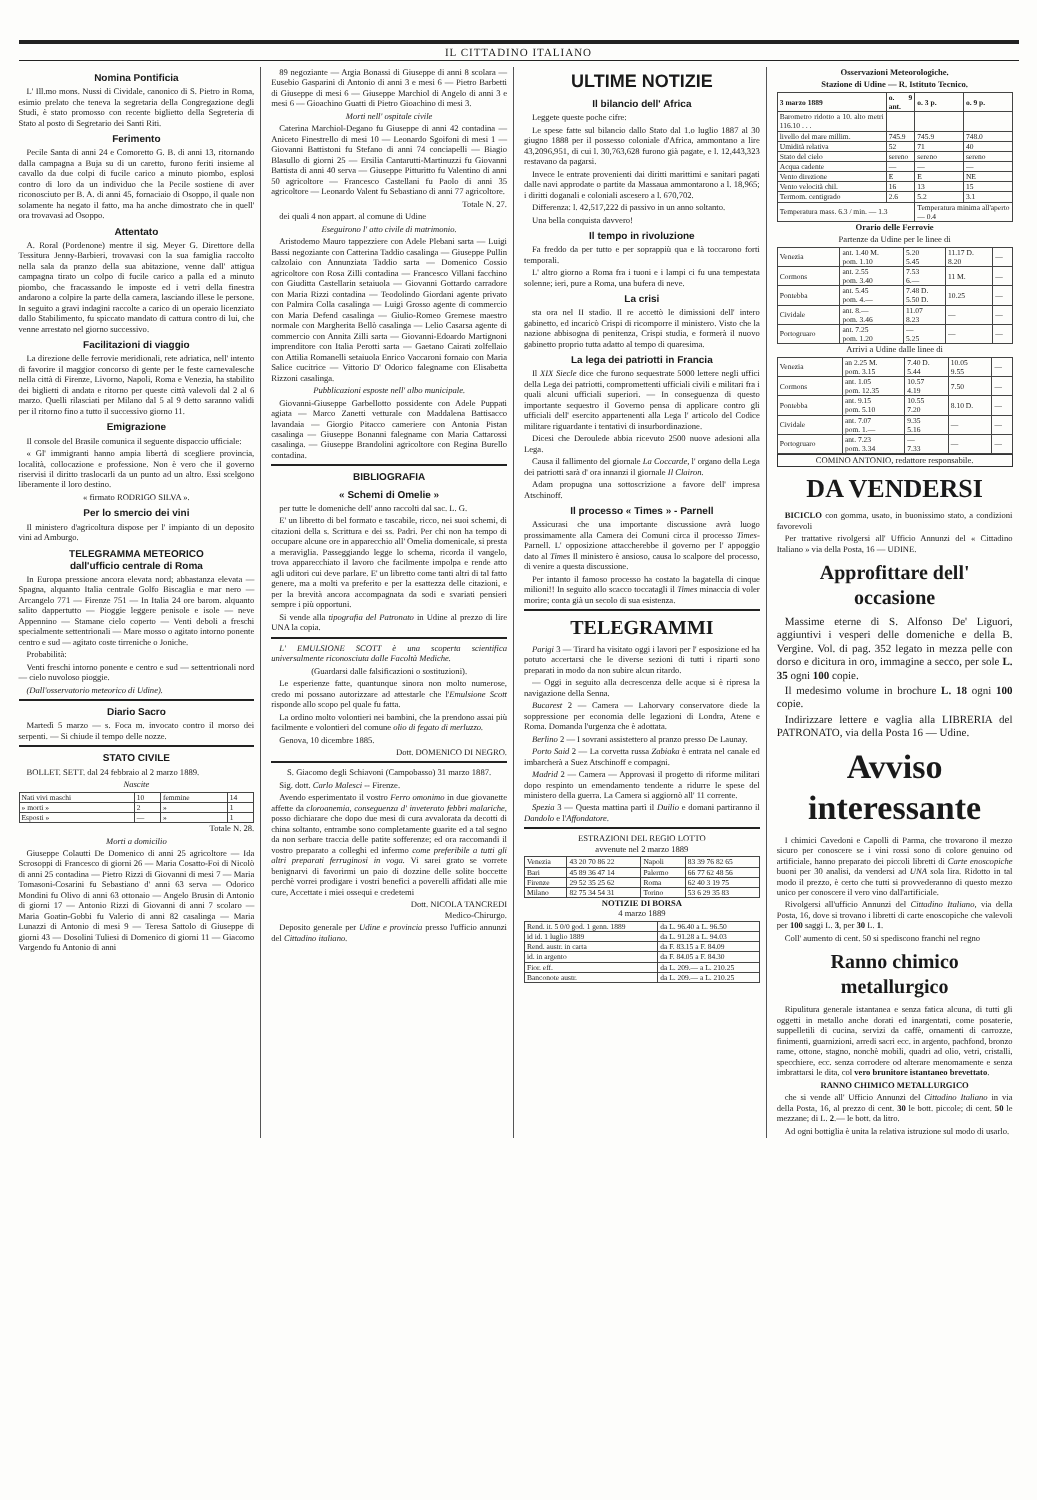IL CITTADINO ITALIANO
Nomina Pontificia
L' Ill.mo mons. Nussi di Cividale, canonico di S. Pietro in Roma, esimio prelato che teneva la segretaria della Congregazione degli Studi, è stato promosso con recente biglietto della Segreteria di Stato al posto di Segretario dei Santi Riti.
Ferimento
Pecile Santa di anni 24 e Comoretto G. B. di anni 13, ritornando dalla campagna a Buja su di un caretto, furono feriti insieme al cavallo da due colpi di fucile carico a minuto piombo, esplosi contro di loro da un individuo che la Pecile sostiene di aver riconosciuto per B. A. di anni 45, fornaciaio di Osoppo, il quale non solamente ha negato il fatto, ma ha anche dimostrato che in quell' ora trovavasi ad Osoppo.
Attentato
A. Roral (Pordenone) mentre il sig. Meyer G. Direttore della Tessitura Jenny-Barbieri, trovavasi con la sua famiglia raccolto nella sala da pranzo della sua abitazione, venne dall' attigua campagna tirato un colpo di fucile carico a palla ed a minuto piombo, che fracassando le imposte ed i vetri della finestra andarono a colpire la parte della camera, lasciando illese le persone. In seguito a gravi indagini raccolte a carico di un operaio licenziato dallo Stabilimento, fu spiccato mandato di cattura contro di lui, che venne arrestato nel giorno successivo.
Facilitazioni di viaggio
La direzione delle ferrovie meridionali, rete adriatica, nell' intento di favorire il maggior concorso di gente per le feste carnevalesche nella città di Firenze, Livorno, Napoli, Roma e Venezia, ha stabilito dei biglietti di andata e ritorno per queste città valevoli dal 2 al 6 marzo. Quelli rilasciati per Milano dal 5 al 9 detto saranno validi per il ritorno fino a tutto il successivo giorno 11.
Emigrazione
Il console del Brasile comunica il seguente dispaccio ufficiale:
« Gl' immigranti hanno ampia libertà di scegliere provincia, località, collocazione e professione. Non è vero che il governo riservisi il diritto traslocarli da un punto ad un altro. Essi scelgono liberamente il loro destino.
« firmato RODRIGO SILVA ».
Per lo smercio dei vini
Il ministero d'agricoltura dispose per l' impianto di un deposito vini ad Amburgo.
TELEGRAMMA METEORICO
dall'ufficio centrale di Roma
In Europa pressione ancora elevata nord; abbastanza elevata — Spagna, alquanto Italia centrale Golfo Biscaglia e mar nero — Arcangelo 771 — Firenze 751 — In Italia 24 ore barom. alquanto salito dappertutto — Pioggie leggere penisole e isole — neve Appennino — Stamane cielo coperto — Venti deboli a freschi specialmente settentrionali — Mare mosso o agitato intorno ponente centro e sud — agitato coste tirreniche o Joniche.
Probabilità:
Venti freschi intorno ponente e centro e sud — settentrionali nord — cielo nuvoloso pioggie.
(Dall'osservatorio meteorico di Udine).
Diario Sacro
Martedì 5 marzo — s. Foca m. invocato contro il morso dei serpenti. — Si chiude il tempo delle nozze.
STATO CIVILE
BOLLET. SETT. dal 24 febbraio al 2 marzo 1889.
Nascite
| Nati vivi maschi | 10 | femmine | 14 |
| » morti » | 2 | » | 1 |
| Esposti » | — | » | 1 |
Totale N. 28.
Morti a domicilio
Giuseppe Colautti De Domenico di anni 25 agricoltore — Ida Scrosoppi di Francesco di giorni 26 — Maria Cosatto-Foi di Nicolò di anni 25 contadina — Pietro Rizzi di Giovanni di mesi 7 — Maria Tomasoni-Cosarini fu Sebastiano d' anni 63 serva — Odorico Mondini fu Olivo di anni 63 ottonaio — Angelo Brusin di Antonio di giorni 17 — Antonio Rizzi di Giovanni di anni 7 scolaro — Maria Goatin-Gobbi fu Valerio di anni 82 casalinga — Maria Lunazzi di Antonio di mesi 9 — Teresa Sattolo di Giuseppe di giorni 43 — Dosolini Tuliesi di Domenico di giorni 11 — Giacomo Vargendo fu Antonio di anni
89 negoziante — Argia Bonassi di Giuseppe di anni 8 scolara — Eusebio Gasparini di Antonio di anni 3 e mesi 6 — Pietro Barbetti di Giuseppe di mesi 6 — Giuseppe Marchiol di Angelo di anni 3 e mesi 6 — Gioachino Guatti di Pietro Gioachino di mesi 3.
Morti nell' ospitale civile
Caterina Marchiol-Degano fu Giuseppe di anni 42 contadina — Aniceto Finestrello di mesi 10 — Leonardo Sgoifoni di mesi 1 — Giovanni Battistoni fu Stefano di anni 74 conciapelli — Biagio Blasullo di giorni 25 — Ersilia Cantarutti-Martinuzzi fu Giovanni Battista di anni 40 serva — Giuseppe Pitturitto fu Valentino di anni 50 agricoltore — Francesco Castellani fu Paolo di anni 35 agricoltore — Leonardo Valent fu Sebastiano di anni 77 agricoltore.
Totale N. 27.
dei quali 4 non appart. al comune di Udine
Eseguirono l' atto civile di matrimonio.
Aristodemo Mauro tappezziere con Adele Plebani sarta — Luigi Bassi negoziante con Catterina Taddio casalinga — Giuseppe Pullin calzolaio con Annunziata Taddio sarta — Domenico Cossio agricoltore con Rosa Zilli contadina — Francesco Villani facchino con Giuditta Castellarin setaiuola — Giovanni Gottardo carradore con Maria Rizzi contadina — Teodolindo Giordani agente privato con Palmira Colla casalinga — Luigi Grosso agente di commercio con Maria Defend casalinga — Giulio-Romeo Gremese maestro normale con Margherita Bellò casalinga — Lelio Casarsa agente di commercio con Annita Zilli sarta — Giovanni-Edoardo Martignoni imprenditore con Italia Perotti sarta — Gaetano Cairati zolfellaio con Attilia Romanelli setaiuola Enrico Vaccaroni fornaio con Maria Salice cucitrice — Vittorio D' Odorico falegname con Elisabetta Rizzoni casalinga.
Pubblicazioni esposte nell' albo municipale.
Giovanni-Giuseppe Garbellotto possidente con Adele Puppati agiata — Marco Zanetti vetturale con Maddalena Battisacco lavandaia — Giorgio Pitacco cameriere con Antonia Pistan casalinga — Giuseppe Bonanni falegname con Maria Cattarossi casalinga. — Giuseppe Brandolini agricoltore con Regina Burello contadina.
BIBLIOGRAFIA
« Schemi di Omelie »
per tutte le domeniche dell' anno raccolti dal sac. L. G.
E' un libretto di bel formato e tascabile, ricco, nei suoi schemi, di citazioni della s. Scrittura e dei ss. Padri. Per chi non ha tempo di occupare alcune ore in apparecchio all' Omelia domenicale, si presta a meraviglia. Passeggiando legge lo schema, ricorda il vangelo, trova apparecchiato il lavoro che facilmente impolpa e rende atto agli uditori cui deve parlare. E' un libretto come tanti altri di tal fatto genere, ma a molti va preferito e per la esattezza delle citazioni, e per la brevità ancora accompagnata da sodi e svariati pensieri sempre i più opportuni.
Si vende alla tipografia del Patronato in Udine al prezzo di lire UNA la copia.
L' EMULSIONE SCOTT è una scoperta scientifica universalmente riconosciuta dalle Facoltà Mediche.
(Guardarsi dalle falsificazioni o sostituzioni).
Le esperienze fatte, quantunque sinora non molto numerose, credo mi possano autorizzare ad attestarle che l'Emulsione Scott risponde allo scopo pel quale fu fatta.
La ordino molto volontieri nei bambini, che la prendono assai più facilmente e volontieri del comune olio di fegato di merluzzo.
Genova, 10 dicembre 1885.
Dott. DOMENICO DI NEGRO.
S. Giacomo degli Schiavoni (Campobasso) 31 marzo 1887.
Sig. dott. Carlo Malesci -- Firenze.
Avendo esperimentato il vostro Ferro omonimo in due giovanette affette da cloroanemia, conseguenza d' inveterato febbri malariche, posso dichiarare che dopo due mesi di cura avvalorata da decotti di china soltanto, entrambe sono completamente guarite ed a tal segno da non serbare traccia delle patite sofferenze; ed ora raccomandi il vostro preparato a colleghi ed infermo come preferibile a tutti gli altri preparati ferruginosi in voga. Vi sarei grato se vorrete benignarvi di favorirmi un paio di dozzine delle solite boccette perchè vorrei prodigare i vostri benefici a poverelli affidati alle mie cure, Accettate i miei ossequi e credetemi
Dott. NICOLA TANCREDI
Medico-Chirurgo.
Deposito generale per Udine e provincia presso l'ufficio annunzi del Cittadino italiano.
ULTIME NOTIZIE
Il bilancio dell' Africa
Leggete queste poche cifre:
Le spese fatte sul bilancio dallo Stato dal 1.o luglio 1887 al 30 giugno 1888 per il possesso coloniale d'Africa, ammontano a lire 43,2096,951, di cui l. 30,763,628 furono già pagate, e l. 12,443,323 restavano da pagarsi.
Invece le entrate provenienti dai diritti marittimi e sanitari pagati dalle navi approdate o partite da Massaua ammontarono a l. 18,965; i diritti doganali e coloniali ascesero a l. 670,702.
Differenza: l. 42,517,222 di passivo in un anno soltanto.
Una bella conquista davvero!
Il tempo in rivoluzione
Fa freddo da per tutto e per soprappiù qua e là toccarono forti temporali.
L' altro giorno a Roma fra i tuoni e i lampi ci fu una tempestata solenne; ieri, pure a Roma, una bufera di neve.
La crisi
sta ora nel II stadio. Il re accettò le dimissioni dell' intero gabinetto, ed incaricò Crispi di ricomporre il ministero. Visto che la nazione abbisogna di penitenza, Crispi studia, e formerà il nuovo gabinetto proprio tutta adatto al tempo di quaresima.
La lega dei patriotti in Francia
Il XIX Siecle dice che furono sequestrate 5000 lettere negli uffici della Lega dei patriotti, compromettenti ufficiali civili e militari fra i quali alcuni ufficiali superiori. — In conseguenza di questo importante sequestro il Governo pensa di applicare contro gli ufficiali dell' esercito appartenenti alla Lega l' articolo del Codice militare riguardante i tentativi di insurbordinazione.
Dicesi che Deroulede abbia ricevuto 2500 nuove adesioni alla Lega.
Causa il fallimento del giornale La Coccarde, l' organo della Lega dei patriotti sarà d' ora innanzi il giornale Il Clairon.
Adam propugna una sottoscrizione a favore dell' impresa Atschinoff.
Il processo « Times » - Parnell
Assicurasi che una importante discussione avrà luogo prossimamente alla Camera dei Comuni circa il processo Times-Parnell. L' opposizione attaccherebbe il governo per l' appoggio dato al Times Il ministero è ansioso, causa lo scalpore del processo, di venire a questa discussione.
Per intanto il famoso processo ha costato la bagatella di cinque milioni!! In seguito allo scacco toccatagli il Times minaccia di voler morire; conta già un secolo di sua esistenza.
TELEGRAMMI
Parigi 3 — Tirard ha visitato oggi i lavori per l' esposizione ed ha potuto accertarsi che le diverse sezioni di tutti i riparti sono preparati in modo da non subire alcun ritardo.
— Oggi in seguito alla decrescenza delle acque si è ripresa la navigazione della Senna.
Bucarest 2 — Camera — Lahorvary conservatore diede la soppressione per economia delle legazioni di Londra, Atene e Roma. Domanda l'urgenza che è adottata.
Berlino 2 — I sovrani assistettero al pranzo presso De Launay.
Porto Said 2 — La corvetta russa Zabiaka è entrata nel canale ed imbarcherà a Suez Atschinoff e compagni.
Madrid 2 — Camera — Approvasi il progetto di riforme militari dopo respinto un emendamento tendente a ridurre le spese del ministero della guerra. La Camera si aggiornò all' 11 corrente.
Spezia 3 — Questa mattina partì il Duilio e domani partiranno il Dandolo e l'Affondatore.
ESTRAZIONI DEL REGIO LOTTO
avvenute nel 2 marzo 1889
| Venezia | 43 20 70 86 22 | Napoli | 83 39 76 82 65 |
| Bari | 45 89 36 47 14 | Palermo | 66 77 62 48 56 |
| Firenze | 29 52 35 25 62 | Roma | 62 40 3 19 75 |
| Milano | 82 75 34 54 31 | Torino | 53 6 29 35 83 |
NOTIZIE DI BORSA
4 marzo 1889
| Rend. it. 5 0/0 god. 1 genn. 1889 | da L. 96.40 a L. 96.50 |
| id id. 1 luglio 1889 | da L. 91.28 a L. 94.03 |
| Rend. austr. in carta | da F. 83.15 a F. 84.09 |
| id. in argento | da F. 84.05 a F. 84.30 |
| Fior. eff. | da L. 209.— a L. 210.25 |
| Banconote austr. | da L. 209.— a L. 210.25 |
Osservazioni Meteorologiche.
Stazione di Udine — R. Istituto Tecnico.
| 3 marzo 1889 | o. 9 ant. | o. 3 p. | o. 9 p. |
| --- | --- | --- | --- |
| Barometro ridotto a 10. alto metri 116.10 . . . | | | |
| livello del mare millim. | 745.9 | 745.9 | 748.0 |
| Umidità relativa | 52 | 71 | 40 |
| Stato del cielo | sereno | sereno | sereno |
| Acqua cadente | — | — | — |
| Vento direzione | E | E | NE |
| Vento velocità chil. | 16 | 13 | 15 |
| Termom. centigrado | 2.6 | 5.2 | 3.1 |
| Temperatura mass. 6.3 / min. — 1.3 | | Temperatura minima all'aperto — 0.4 | |
Orario delle Ferrovie
Partenze da Udine per le linee di
| Venezia | ant. 1.40 M. pom. 1.10 | 5.20 5.45 | 11.17 D. 8.20 | — |
| Cormons | ant. 2.55 pom. 3.40 | 7.53 6.— | 11 M. | — |
| Pontebba | ant. 5.45 pom. 4.— | 7.48 D. 5.50 D. | 10.25 | — |
| Cividale | ant. 8.— pom. 3.46 | 11.07 8.23 | — | — |
| Portogruaro | ant. 7.25 pom. 1.20 | — 5.25 | — | — |
Arrivi a Udine dalle linee di
| Venezia | an 2.25 M. pom. 3.15 | 7.40 D. 5.44 | 10.05 9.55 | — |
| Cormons | ant. 1.05 pom. 12.35 | 10.57 4.19 | 7.50 | — |
| Pontebba | ant. 9.15 pom. 5.10 | 10.55 7.20 | 8.10 D. | — |
| Cividale | ant. 7.07 pom. 1.— | 9.35 5.16 | — | — |
| Portogruaro | ant. 7.23 pom. 3.34 | — 7.33 | — | — |
COMINO ANTONIO, redattore responsabile.
DA VENDERSI
BICICLO con gomma, usato, in buonissimo stato, a condizioni favorevoli
Per trattative rivolgersi all' Ufficio Annunzi del « Cittadino Italiano » via della Posta, 16 — UDINE.
Approfittare dell' occasione
Massime eterne di S. Alfonso De' Liguori, aggiuntivi i vesperi delle domeniche e della B. Vergine. Vol. di pag. 352 legato in mezza pelle con dorso e dicitura in oro, immagine a secco, per sole L. 35 ogni 100 copie.
Il medesimo volume in brochure L. 18 ogni 100 copie.
Indirizzare lettere e vaglia alla LIBRERIA del PATRONATO, via della Posta 16 — Udine.
Avviso interessante
I chimici Cavedoni e Capolli di Parma, che trovarono il mezzo sicuro per conoscere se i vini rossi sono di colore genuino od artificiale, hanno preparato dei piccoli libretti di Carte enoscopiche buoni per 30 analisi, da vendersi ad UNA sola lira. Ridotto in tal modo il prezzo, è certo che tutti si provvederanno di questo mezzo unico per conoscere il vero vino dall'artificiale.
Rivolgersi all'ufficio Annunzi del Cittadino Italiano, via della Posta, 16, dove si trovano i libretti di carte enoscopiche che valevoli per 100 saggi L. 3, per 30 L. 1.
Coll' aumento di cent. 50 si spediscono franchi nel regno
Ranno chimico metallurgico
Ripulitura generale istantanea e senza fatica alcuna, di tutti gli oggetti in metallo anche dorati ed inargentati, come posaterie, suppelletili di cucina, servizi da caffè, ornamenti di carrozze, finimenti, guarnizioni, arredi sacri ecc. in argento, pachfond, bronzo rame, ottone, stagno, nonchè mobili, quadri ad olio, vetri, cristalli, specchiere, ecc. senza corrodere od alterare menomamente e senza imbrattarsi le dita, col vero brunitore istantaneo brevettato.
RANNO CHIMICO METALLURGICO
che si vende all' Ufficio Annunzi del Cittadino Italiano in via della Posta, 16, al prezzo di cent. 30 le bott. piccole; di cent. 50 le mezzane; di L. 2.— le bott. da litro.
Ad ogni bottiglia è unita la relativa istruzione sul modo di usarlo.